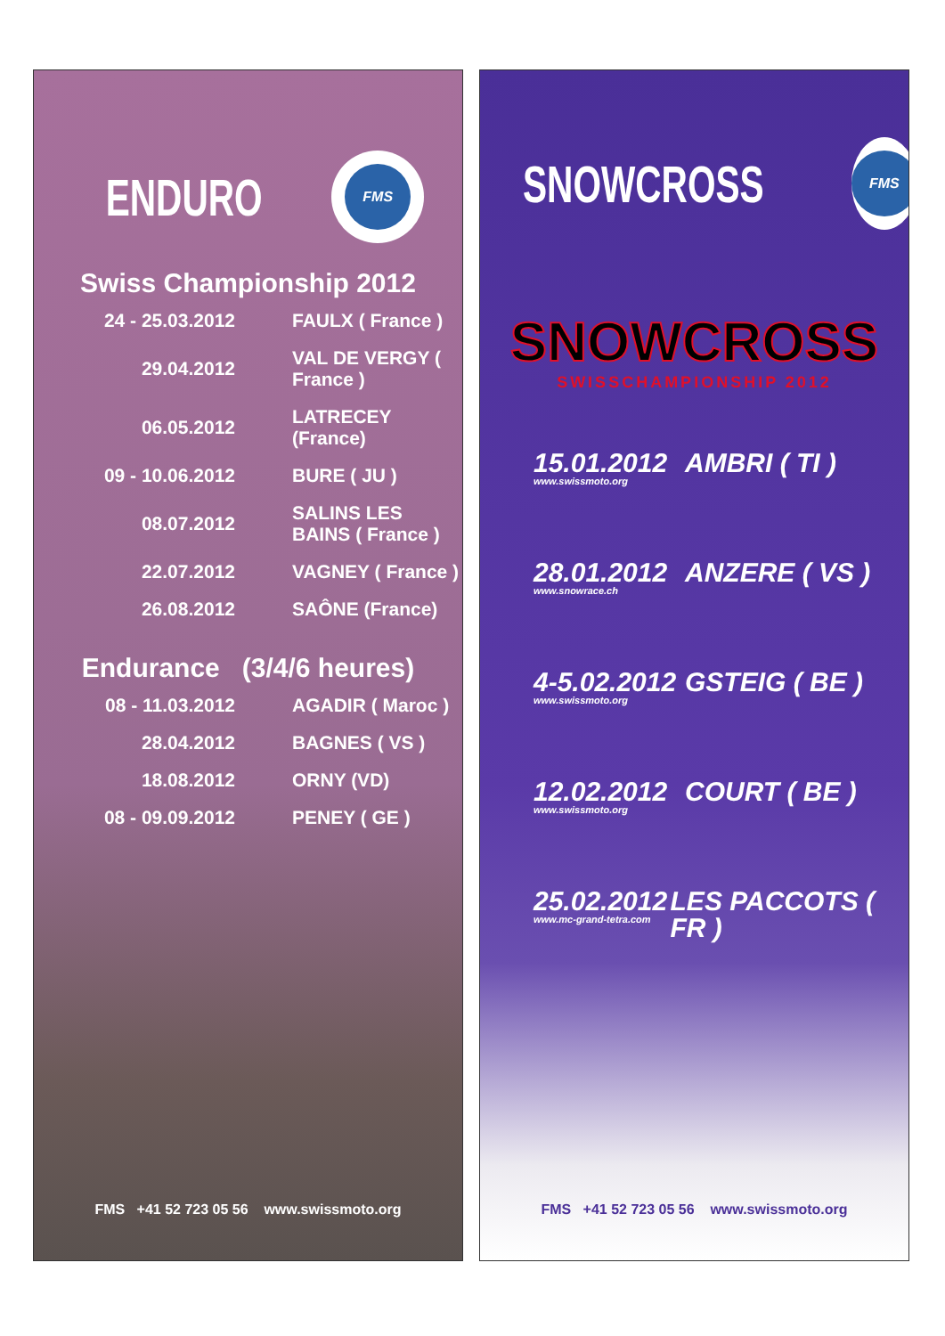ENDURO
FMS
Swiss Championship 2012
| 24 - 25.03.2012 | FAULX ( France ) |
| 29.04.2012 | VAL DE VERGY ( France ) |
| 06.05.2012 | LATRECEY (France) |
| 09 - 10.06.2012 | BURE ( JU ) |
| 08.07.2012 | SALINS LES BAINS ( France ) |
| 22.07.2012 | VAGNEY ( France ) |
| 26.08.2012 | SAÔNE (France) |
Endurance (3/4/6 heures)
| 08 - 11.03.2012 | AGADIR ( Maroc ) |
| 28.04.2012 | BAGNES ( VS ) |
| 18.08.2012 | ORNY (VD) |
| 08 - 09.09.2012 | PENEY ( GE ) |
FMS +41 52 723 05 56 www.swissmoto.org
SNOWCROSS
FMS
SNOWCROSS
SWISSCHAMPIONSHIP 2012
15.01.2012
www.swissmoto.org
AMBRI ( TI )
28.01.2012
www.snowrace.ch
ANZERE ( VS )
4-5.02.2012
www.swissmoto.org
GSTEIG ( BE )
12.02.2012
www.swissmoto.org
COURT ( BE )
25.02.2012
www.mc-grand-tetra.com
LES PACCOTS ( FR )
FMS +41 52 723 05 56 www.swissmoto.org